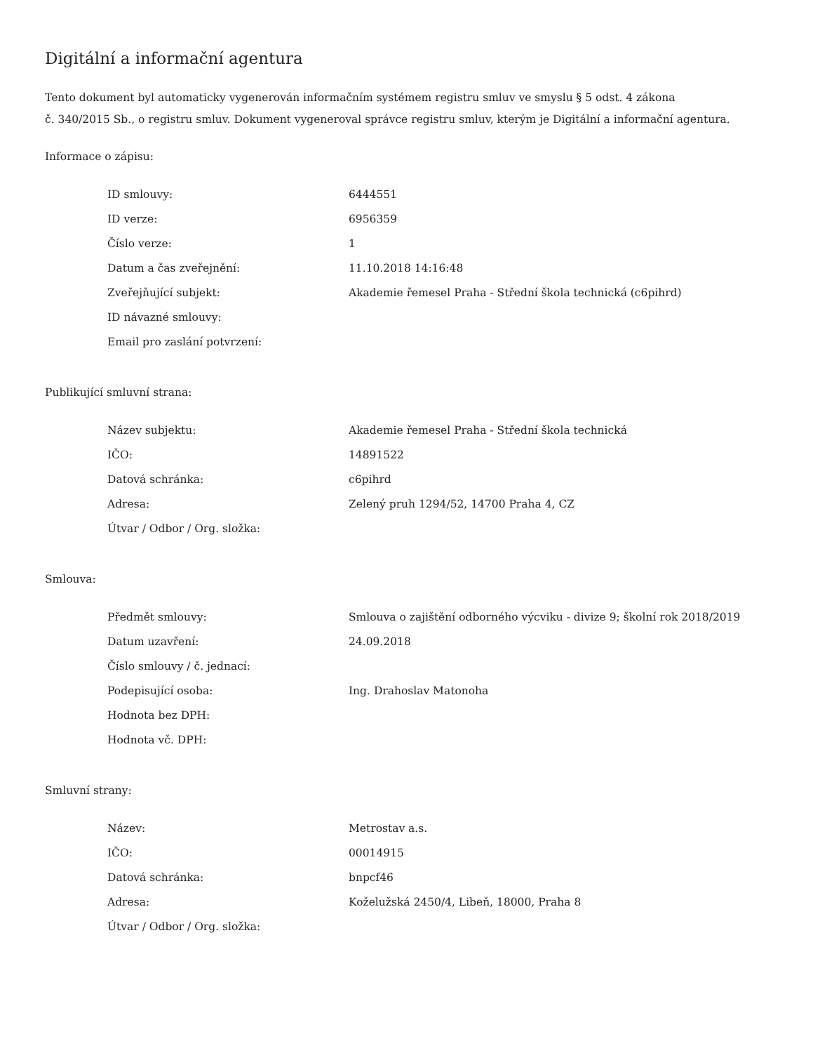Digitální a informační agentura
Tento dokument byl automaticky vygenerován informačním systémem registru smluv ve smyslu § 5 odst. 4 zákona
č. 340/2015 Sb., o registru smluv. Dokument vygeneroval správce registru smluv, kterým je Digitální a informační agentura.
Informace o zápisu:
| ID smlouvy: | 6444551 |
| ID verze: | 6956359 |
| Číslo verze: | 1 |
| Datum a čas zveřejnění: | 11.10.2018 14:16:48 |
| Zveřejňující subjekt: | Akademie řemesel Praha - Střední škola technická (c6pihrd) |
| ID návazné smlouvy: | |
| Email pro zaslání potvrzení: | |
Publikující smluvní strana:
| Název subjektu: | Akademie řemesel Praha - Střední škola technická |
| IČO: | 14891522 |
| Datová schránka: | c6pihrd |
| Adresa: | Zelený pruh 1294/52, 14700 Praha 4, CZ |
| Útvar / Odbor / Org. složka: | |
Smlouva:
| Předmět smlouvy: | Smlouva o zajištění odborného výcviku - divize 9; školní rok 2018/2019 |
| Datum uzavření: | 24.09.2018 |
| Číslo smlouvy / č. jednací: | |
| Podepisující osoba: | Ing. Drahoslav Matonoha |
| Hodnota bez DPH: | |
| Hodnota vč. DPH: | |
Smluvní strany:
| Název: | Metrostav a.s. |
| IČO: | 00014915 |
| Datová schránka: | bnpcf46 |
| Adresa: | Koželužská 2450/4, Libeň, 18000, Praha 8 |
| Útvar / Odbor / Org. složka: | |